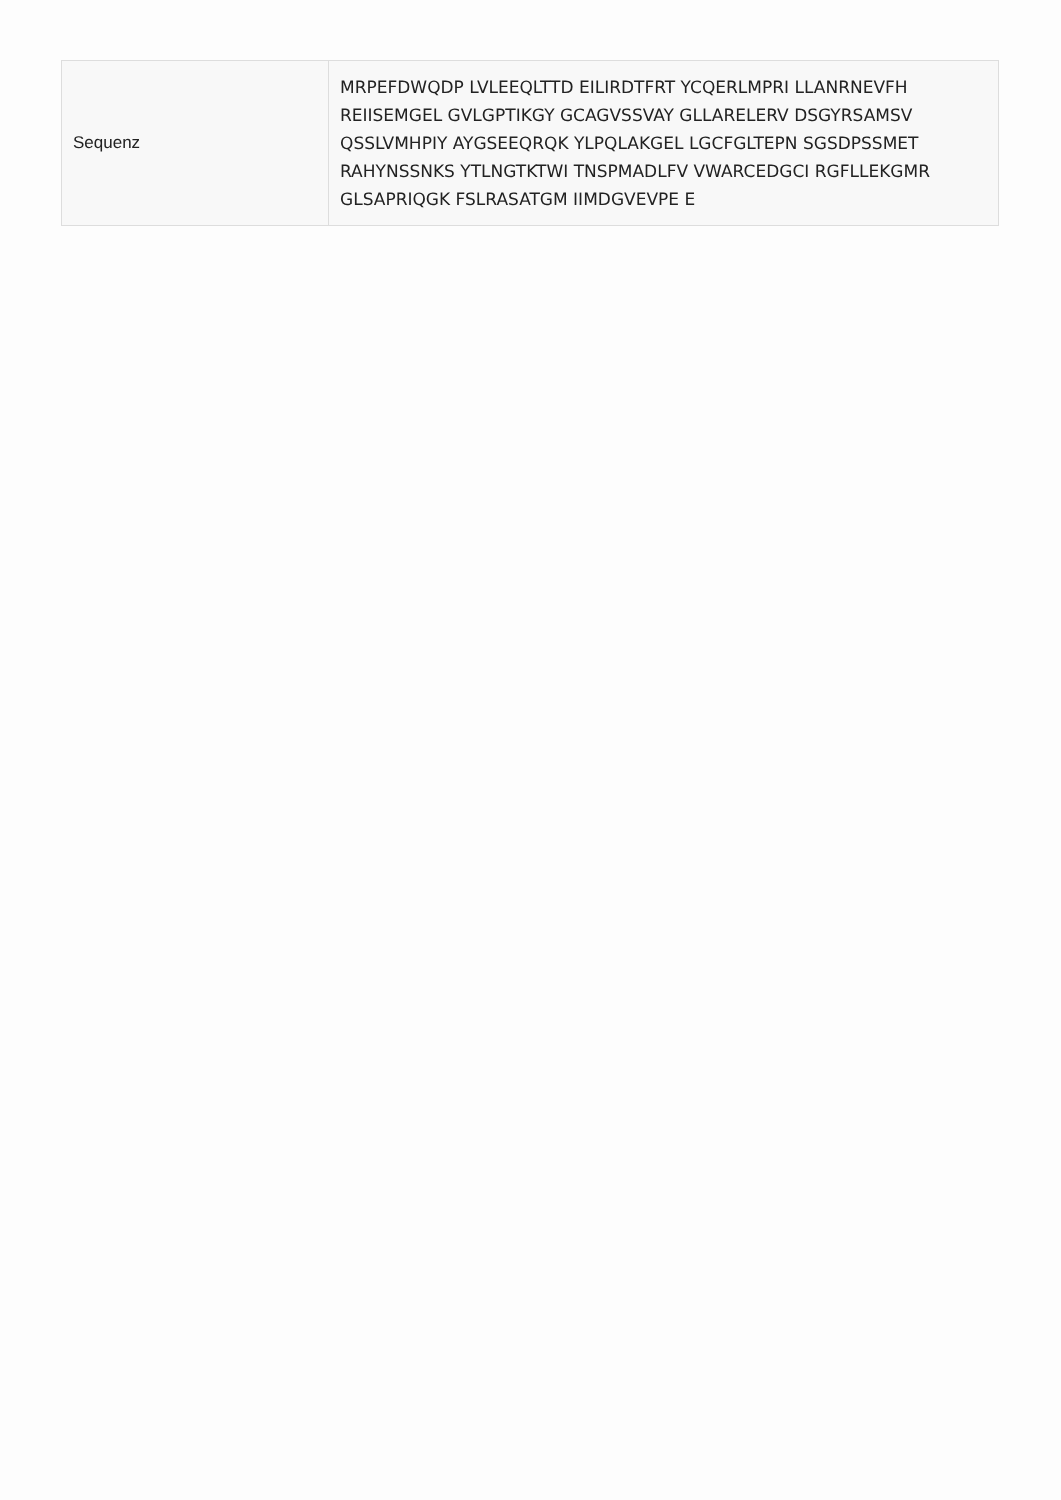| Sequenz | MRPEFDWQDP LVLEEQLTTD EILIRDTFRT YCQERLMPRI LLANRNEVFH REIISEMGEL GVLGPTIKGY GCAGVSSVAY GLLARELERV DSGYRSAMSV QSSLVMHPIY AYGSEEQRQK YLPQLAKGEL LGCFGLTEPN SGSDPSSMET RAHYNSSNKS YTLNGTKTWI TNSPMADLFV VWARCEDGCI RGFLLEKGMR GLSAPRIQGK FSLRASATGM IIMDGVEVPE E |